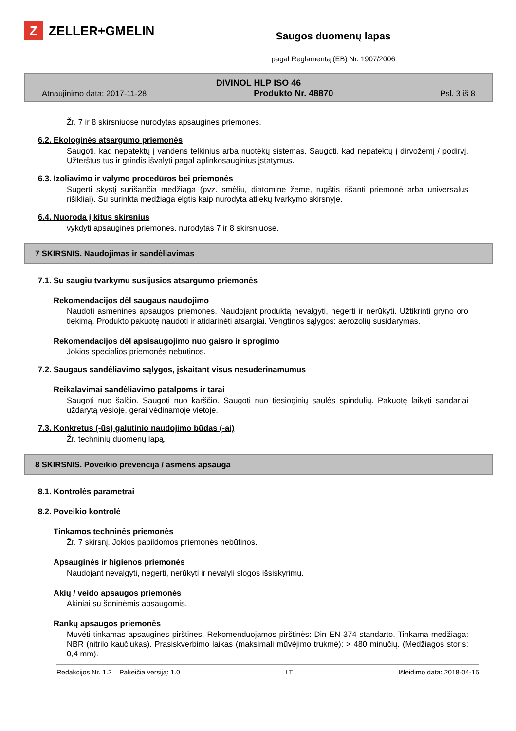Z
ZELLER+GMELIN
Saugos duomenų lapas
pagal Reglamentą (EB) Nr. 1907/2006
DIVINOL HLP ISO 46
Atnaujinimo data: 2017-11-28 Produkto Nr. 48870 Psl. 3 iš 8
Žr. 7 ir 8 skirsniuose nurodytas apsaugines priemones.
6.2. Ekologinės atsargumo priemonės
Saugoti, kad nepatektų į vandens telkinius arba nuotėkų sistemas. Saugoti, kad nepatektų į dirvožemį / podirvį. Užterštus tus ir grindis išvalyti pagal aplinkosauginius įstatymus.
6.3. Izoliavimo ir valymo procedūros bei priemonės
Sugerti skystį surišančia medžiaga (pvz. smėliu, diatomine žeme, rūgštis rišanti priemonė arba universalūs rišikliai). Su surinkta medžiaga elgtis kaip nurodyta atliekų tvarkymo skirsnyje.
6.4. Nuoroda į kitus skirsnius
vykdyti apsaugines priemones, nurodytas 7 ir 8 skirsniuose.
7 SKIRSNIS. Naudojimas ir sandėliavimas
7.1. Su saugiu tvarkymu susijusios atsargumo priemonės
Rekomendacijos dėl saugaus naudojimo
Naudoti asmenines apsaugos priemones. Naudojant produktą nevalgyti, negerti ir nerūkyti. Užtikrinti gryno oro tiekimą. Produkto pakuotę naudoti ir atidarinėti atsargiai. Vengtinos sąlygos: aerozolių susidarymas.
Rekomendacijos dėl apsisaugojimo nuo gaisro ir sprogimo
Jokios specialios priemonės nebūtinos.
7.2. Saugaus sandėliavimo sąlygos, įskaitant visus nesuderinamumus
Reikalavimai sandėliavimo patalpoms ir tarai
Saugoti nuo šalčio. Saugoti nuo karščio. Saugoti nuo tiesioginių saulės spindulių. Pakuotę laikyti sandariai uždarytą vėsioje, gerai vėdinamoje vietoje.
7.3. Konkretus (-ūs) galutinio naudojimo būdas (-ai)
Žr. techninių duomenų lapą.
8 SKIRSNIS. Poveikio prevencija / asmens apsauga
8.1. Kontrolės parametrai
8.2. Poveikio kontrolė
Tinkamos techninės priemonės
Žr. 7 skirsnį. Jokios papildomos priemonės nebūtinos.
Apsauginės ir higienos priemonės
Naudojant nevalgyti, negerti, nerūkyti ir nevalyli slogos išsiskyrimų.
Akių / veido apsaugos priemonės
Akiniai su šoninėmis apsaugomis.
Rankų apsaugos priemonės
Mūvėti tinkamas apsaugines pirštines. Rekomenduojamos pirštinės: Din EN 374 standarto. Tinkama medžiaga: NBR (nitrilo kaučiukas). Prasiskverbimo laikas (maksimali mūvėjimo trukmė): > 480 minučių. (Medžiagos storis: 0,4 mm).
Redakcijos Nr. 1.2 – Pakeičia versiją: 1.0 LT Išleidimo data: 2018-04-15